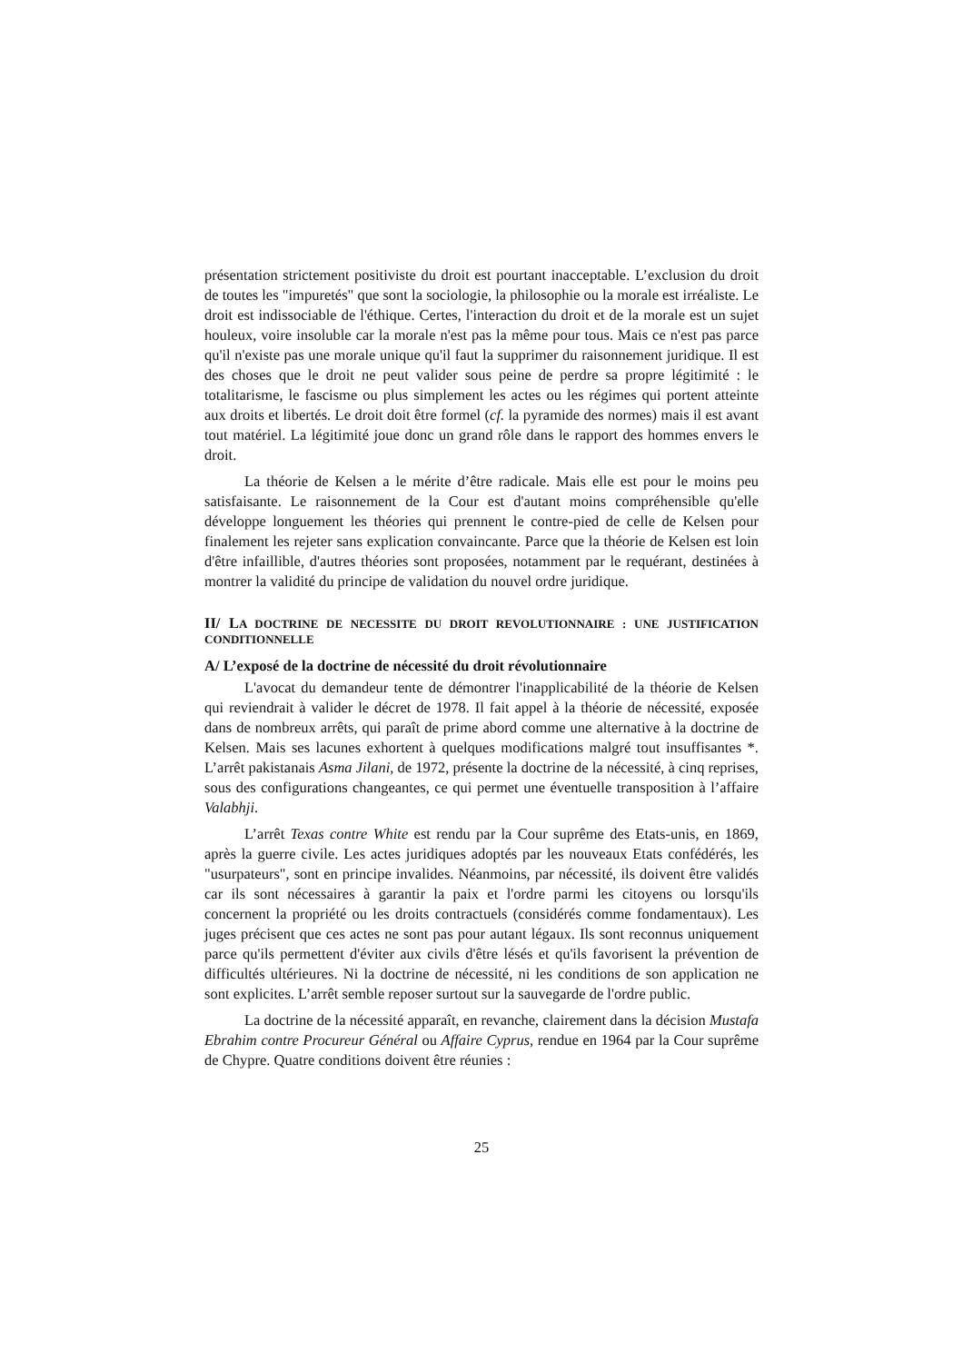présentation strictement positiviste du droit est pourtant inacceptable. L’exclusion du droit de toutes les "impuretés" que sont la sociologie, la philosophie ou la morale est irréaliste. Le droit est indissociable de l'éthique. Certes, l'interaction du droit et de la morale est un sujet houleux, voire insoluble car la morale n'est pas la même pour tous. Mais ce n'est pas parce qu'il n'existe pas une morale unique qu'il faut la supprimer du raisonnement juridique. Il est des choses que le droit ne peut valider sous peine de perdre sa propre légitimité : le totalitarisme, le fascisme ou plus simplement les actes ou les régimes qui portent atteinte aux droits et libertés. Le droit doit être formel (cf. la pyramide des normes) mais il est avant tout matériel. La légitimité joue donc un grand rôle dans le rapport des hommes envers le droit.
La théorie de Kelsen a le mérite d’être radicale. Mais elle est pour le moins peu satisfaisante. Le raisonnement de la Cour est d'autant moins compréhensible qu'elle développe longuement les théories qui prennent le contre-pied de celle de Kelsen pour finalement les rejeter sans explication convaincante. Parce que la théorie de Kelsen est loin d'être infaillible, d'autres théories sont proposées, notamment par le requérant, destinées à montrer la validité du principe de validation du nouvel ordre juridique.
II/ LA DOCTRINE DE NECESSITE DU DROIT REVOLUTIONNAIRE : UNE JUSTIFICATION CONDITIONNELLE
A/ L’exposé de la doctrine de nécessité du droit révolutionnaire
L'avocat du demandeur tente de démontrer l'inapplicabilité de la théorie de Kelsen qui reviendrait à valider le décret de 1978. Il fait appel à la théorie de nécessité, exposée dans de nombreux arrêts, qui paraît de prime abord comme une alternative à la doctrine de Kelsen. Mais ses lacunes exhortent à quelques modifications malgré tout insuffisantes *. L’arrêt pakistanais Asma Jilani, de 1972, présente la doctrine de la nécessité, à cinq reprises, sous des configurations changeantes, ce qui permet une éventuelle transposition à l’affaire Valabhji.
L’arrêt Texas contre White est rendu par la Cour suprême des Etats-unis, en 1869, après la guerre civile. Les actes juridiques adoptés par les nouveaux Etats confédérés, les "usurpateurs", sont en principe invalides. Néanmoins, par nécessité, ils doivent être validés car ils sont nécessaires à garantir la paix et l'ordre parmi les citoyens ou lorsqu'ils concernent la propriété ou les droits contractuels (considérés comme fondamentaux). Les juges précisent que ces actes ne sont pas pour autant légaux. Ils sont reconnus uniquement parce qu'ils permettent d'éviter aux civils d'être lésés et qu'ils favorisent la prévention de difficultés ultérieures. Ni la doctrine de nécessité, ni les conditions de son application ne sont explicites. L’arrêt semble reposer surtout sur la sauvegarde de l'ordre public.
La doctrine de la nécessité apparaît, en revanche, clairement dans la décision Mustafa Ebrahim contre Procureur Général ou Affaire Cyprus, rendue en 1964 par la Cour suprême de Chypre. Quatre conditions doivent être réunies :
25